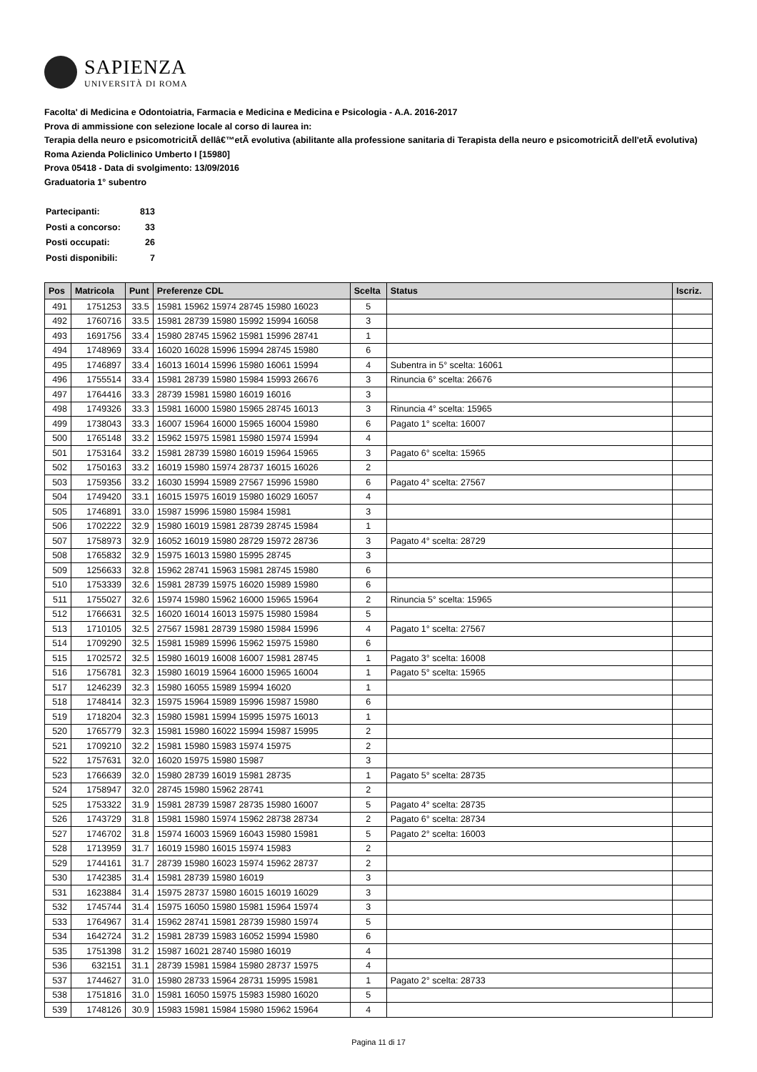SAPIENZA
UNIVERSITÀ DI ROMA
Facolta' di Medicina e Odontoiatria, Farmacia e Medicina e Medicina e Psicologia - A.A. 2016-2017
Prova di ammissione con selezione locale al corso di laurea in:
Terapia della neuro e psicomotricitÃ dellâ€™etÃ evolutiva (abilitante alla professione sanitaria di Terapista della neuro e psicomotricitÃ dell'etÃ evolutiva) Roma Azienda Policlinico Umberto I [15980]
Prova 05418 - Data di svolgimento: 13/09/2016
Graduatoria 1° subentro
| Partecipanti: | 813 |
| Posti a concorso: | 33 |
| Posti occupati: | 26 |
| Posti disponibili: | 7 |
| Pos | Matricola | Punt | Preferenze CDL | Scelta | Status | Iscriz. |
| --- | --- | --- | --- | --- | --- | --- |
| 491 | 1751253 | 33.5 | 15981 15962 15974 28745 15980 16023 | 5 | | |
| 492 | 1760716 | 33.5 | 15981 28739 15980 15992 15994 16058 | 3 | | |
| 493 | 1691756 | 33.4 | 15980 28745 15962 15981 15996 28741 | 1 | | |
| 494 | 1748969 | 33.4 | 16020 16028 15996 15994 28745 15980 | 6 | | |
| 495 | 1746897 | 33.4 | 16013 16014 15996 15980 16061 15994 | 4 | Subentra in 5° scelta: 16061 | |
| 496 | 1755514 | 33.4 | 15981 28739 15980 15984 15993 26676 | 3 | Rinuncia 6° scelta: 26676 | |
| 497 | 1764416 | 33.3 | 28739 15981 15980 16019 16016 | 3 | | |
| 498 | 1749326 | 33.3 | 15981 16000 15980 15965 28745 16013 | 3 | Rinuncia 4° scelta: 15965 | |
| 499 | 1738043 | 33.3 | 16007 15964 16000 15965 16004 15980 | 6 | Pagato 1° scelta: 16007 | |
| 500 | 1765148 | 33.2 | 15962 15975 15981 15980 15974 15994 | 4 | | |
| 501 | 1753164 | 33.2 | 15981 28739 15980 16019 15964 15965 | 3 | Pagato 6° scelta: 15965 | |
| 502 | 1750163 | 33.2 | 16019 15980 15974 28737 16015 16026 | 2 | | |
| 503 | 1759356 | 33.2 | 16030 15994 15989 27567 15996 15980 | 6 | Pagato 4° scelta: 27567 | |
| 504 | 1749420 | 33.1 | 16015 15975 16019 15980 16029 16057 | 4 | | |
| 505 | 1746891 | 33.0 | 15987 15996 15980 15984 15981 | 3 | | |
| 506 | 1702222 | 32.9 | 15980 16019 15981 28739 28745 15984 | 1 | | |
| 507 | 1758973 | 32.9 | 16052 16019 15980 28729 15972 28736 | 3 | Pagato 4° scelta: 28729 | |
| 508 | 1765832 | 32.9 | 15975 16013 15980 15995 28745 | 3 | | |
| 509 | 1256633 | 32.8 | 15962 28741 15963 15981 28745 15980 | 6 | | |
| 510 | 1753339 | 32.6 | 15981 28739 15975 16020 15989 15980 | 6 | | |
| 511 | 1755027 | 32.6 | 15974 15980 15962 16000 15965 15964 | 2 | Rinuncia 5° scelta: 15965 | |
| 512 | 1766631 | 32.5 | 16020 16014 16013 15975 15980 15984 | 5 | | |
| 513 | 1710105 | 32.5 | 27567 15981 28739 15980 15984 15996 | 4 | Pagato 1° scelta: 27567 | |
| 514 | 1709290 | 32.5 | 15981 15989 15996 15962 15975 15980 | 6 | | |
| 515 | 1702572 | 32.5 | 15980 16019 16008 16007 15981 28745 | 1 | Pagato 3° scelta: 16008 | |
| 516 | 1756781 | 32.3 | 15980 16019 15964 16000 15965 16004 | 1 | Pagato 5° scelta: 15965 | |
| 517 | 1246239 | 32.3 | 15980 16055 15989 15994 16020 | 1 | | |
| 518 | 1748414 | 32.3 | 15975 15964 15989 15996 15987 15980 | 6 | | |
| 519 | 1718204 | 32.3 | 15980 15981 15994 15995 15975 16013 | 1 | | |
| 520 | 1765779 | 32.3 | 15981 15980 16022 15994 15987 15995 | 2 | | |
| 521 | 1709210 | 32.2 | 15981 15980 15983 15974 15975 | 2 | | |
| 522 | 1757631 | 32.0 | 16020 15975 15980 15987 | 3 | | |
| 523 | 1766639 | 32.0 | 15980 28739 16019 15981 28735 | 1 | Pagato 5° scelta: 28735 | |
| 524 | 1758947 | 32.0 | 28745 15980 15962 28741 | 2 | | |
| 525 | 1753322 | 31.9 | 15981 28739 15987 28735 15980 16007 | 5 | Pagato 4° scelta: 28735 | |
| 526 | 1743729 | 31.8 | 15981 15980 15974 15962 28738 28734 | 2 | Pagato 6° scelta: 28734 | |
| 527 | 1746702 | 31.8 | 15974 16003 15969 16043 15980 15981 | 5 | Pagato 2° scelta: 16003 | |
| 528 | 1713959 | 31.7 | 16019 15980 16015 15974 15983 | 2 | | |
| 529 | 1744161 | 31.7 | 28739 15980 16023 15974 15962 28737 | 2 | | |
| 530 | 1742385 | 31.4 | 15981 28739 15980 16019 | 3 | | |
| 531 | 1623884 | 31.4 | 15975 28737 15980 16015 16019 16029 | 3 | | |
| 532 | 1745744 | 31.4 | 15975 16050 15980 15981 15964 15974 | 3 | | |
| 533 | 1764967 | 31.4 | 15962 28741 15981 28739 15980 15974 | 5 | | |
| 534 | 1642724 | 31.2 | 15981 28739 15983 16052 15994 15980 | 6 | | |
| 535 | 1751398 | 31.2 | 15987 16021 28740 15980 16019 | 4 | | |
| 536 | 632151 | 31.1 | 28739 15981 15984 15980 28737 15975 | 4 | | |
| 537 | 1744627 | 31.0 | 15980 28733 15964 28731 15995 15981 | 1 | Pagato 2° scelta: 28733 | |
| 538 | 1751816 | 31.0 | 15981 16050 15975 15983 15980 16020 | 5 | | |
| 539 | 1748126 | 30.9 | 15983 15981 15984 15980 15962 15964 | 4 | | |
Pagina 11 di 17